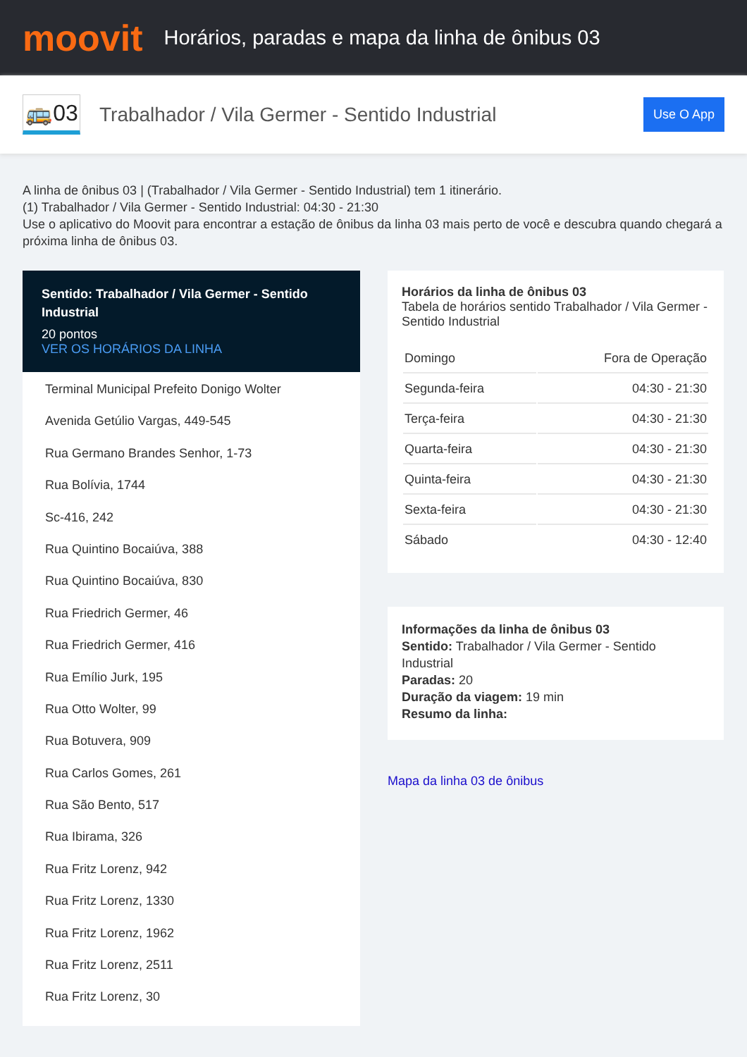moovit
Horários, paradas e mapa da linha de ônibus 03
🚌03
Trabalhador / Vila Germer - Sentido Industrial
Use O App
A linha de ônibus 03 | (Trabalhador / Vila Germer - Sentido Industrial) tem 1 itinerário.
(1) Trabalhador / Vila Germer - Sentido Industrial: 04:30 - 21:30
Use o aplicativo do Moovit para encontrar a estação de ônibus da linha 03 mais perto de você e descubra quando chegará a próxima linha de ônibus 03.
Sentido: Trabalhador / Vila Germer - Sentido Industrial
20 pontos
VER OS HORÁRIOS DA LINHA
Terminal Municipal Prefeito Donigo Wolter
Avenida Getúlio Vargas, 449-545
Rua Germano Brandes Senhor, 1-73
Rua Bolívia, 1744
Sc-416, 242
Rua Quintino Bocaiúva, 388
Rua Quintino Bocaiúva, 830
Rua Friedrich Germer, 46
Rua Friedrich Germer, 416
Rua Emílio Jurk, 195
Rua Otto Wolter, 99
Rua Botuvera, 909
Rua Carlos Gomes, 261
Rua São Bento, 517
Rua Ibirama, 326
Rua Fritz Lorenz, 942
Rua Fritz Lorenz, 1330
Rua Fritz Lorenz, 1962
Rua Fritz Lorenz, 2511
Rua Fritz Lorenz, 30
Horários da linha de ônibus 03
Tabela de horários sentido Trabalhador / Vila Germer - Sentido Industrial
| Domingo | Fora de Operação |
| Segunda-feira | 04:30 - 21:30 |
| Terça-feira | 04:30 - 21:30 |
| Quarta-feira | 04:30 - 21:30 |
| Quinta-feira | 04:30 - 21:30 |
| Sexta-feira | 04:30 - 21:30 |
| Sábado | 04:30 - 12:40 |
Informações da linha de ônibus 03
Sentido: Trabalhador / Vila Germer - Sentido Industrial
Paradas: 20
Duração da viagem: 19 min
Resumo da linha:
Mapa da linha 03 de ônibus